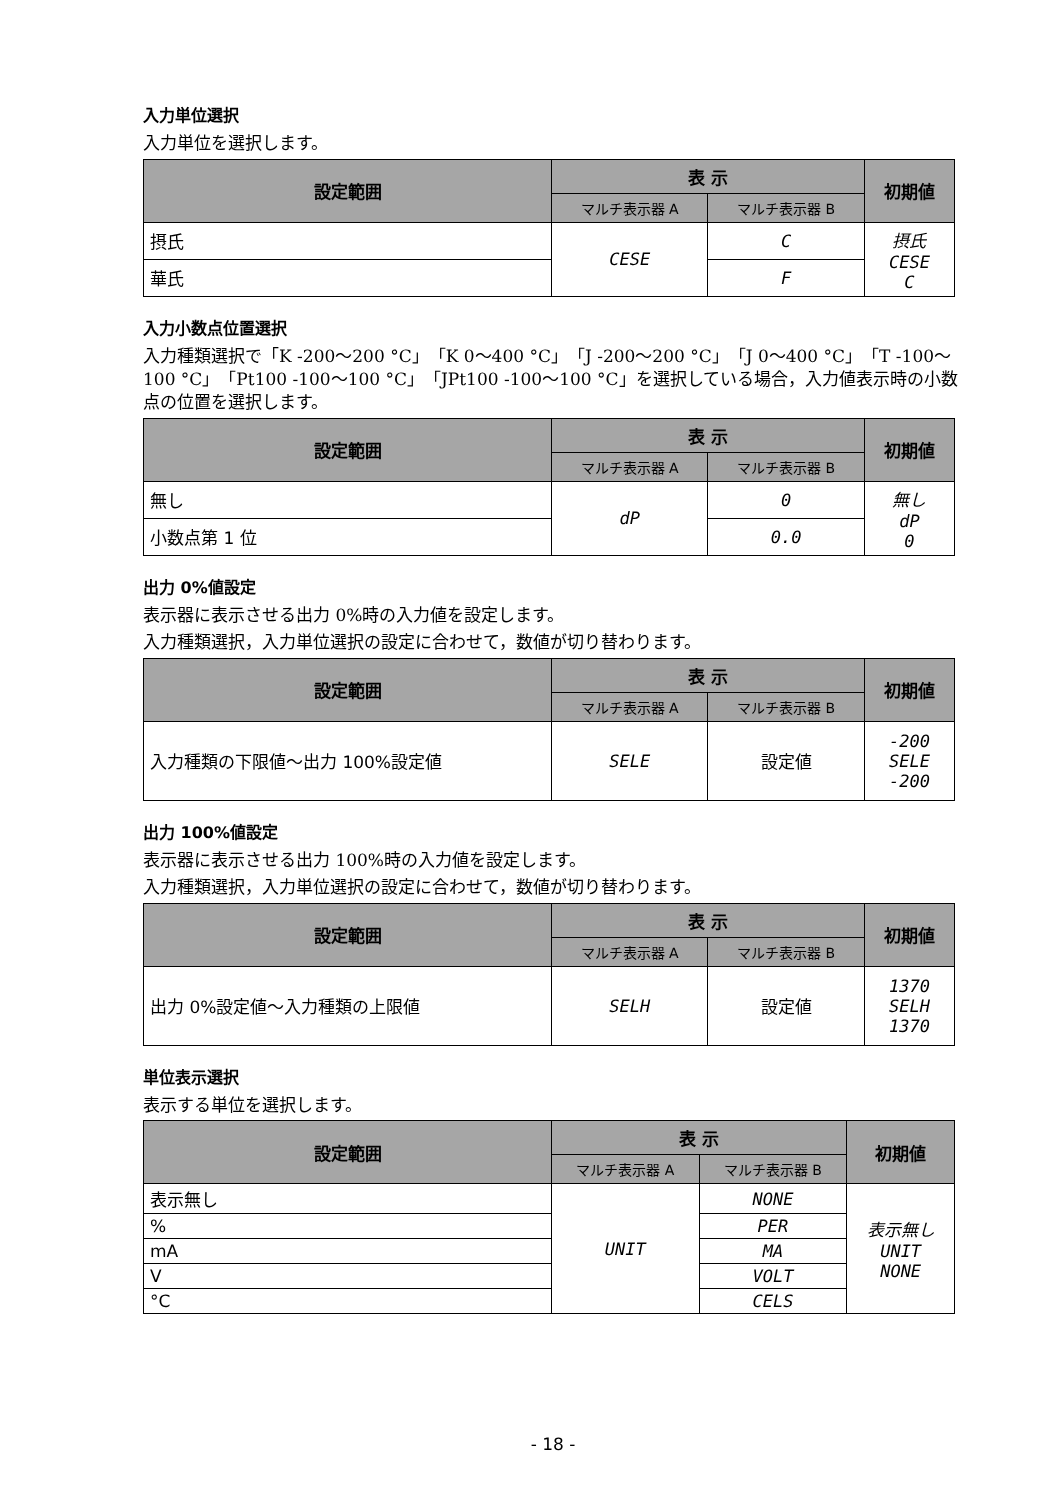入力単位選択
入力単位を選択します。
| 設定範囲 | 表 示 | | 初期値 |
| --- | --- | --- | --- |
| | マルチ表示器 A | マルチ表示器 B | |
| 摂氏 | CESE | C | 摂氏 CESE C |
| 華氏 | | F | |
入力小数点位置選択
入力種類選択で「K -200～200 °C」「K 0～400 °C」「J -200～200 °C」「J 0～400 °C」「T -100～100 °C」「Pt100 -100～100 °C」「JPt100 -100～100 °C」を選択している場合，入力値表示時の小数点の位置を選択します。
| 設定範囲 | 表 示 | | 初期値 |
| --- | --- | --- | --- |
| | マルチ表示器 A | マルチ表示器 B | |
| 無し | dP | 0 | 無し dP 0 |
| 小数点第 1 位 | | 0.0 | |
出力 0%値設定
表示器に表示させる出力 0%時の入力値を設定します。
入力種類選択，入力単位選択の設定に合わせて，数値が切り替わります。
| 設定範囲 | 表 示 | | 初期値 |
| --- | --- | --- | --- |
| | マルチ表示器 A | マルチ表示器 B | |
| 入力種類の下限値～出力 100%設定値 | SELE | 設定値 | -200 SELE -200 |
出力 100%値設定
表示器に表示させる出力 100%時の入力値を設定します。
入力種類選択，入力単位選択の設定に合わせて，数値が切り替わります。
| 設定範囲 | 表 示 | | 初期値 |
| --- | --- | --- | --- |
| | マルチ表示器 A | マルチ表示器 B | |
| 出力 0%設定値～入力種類の上限値 | SELH | 設定値 | 1370 SELH 1370 |
単位表示選択
表示する単位を選択します。
| 設定範囲 | 表 示 | | 初期値 |
| --- | --- | --- | --- |
| | マルチ表示器 A | マルチ表示器 B | |
| 表示無し | UNIT | NONE | 表示無し UNIT NONE |
| % | | PER | |
| mA | | MA | |
| V | | VOLT | |
| °C | | CELS | |
- 18 -